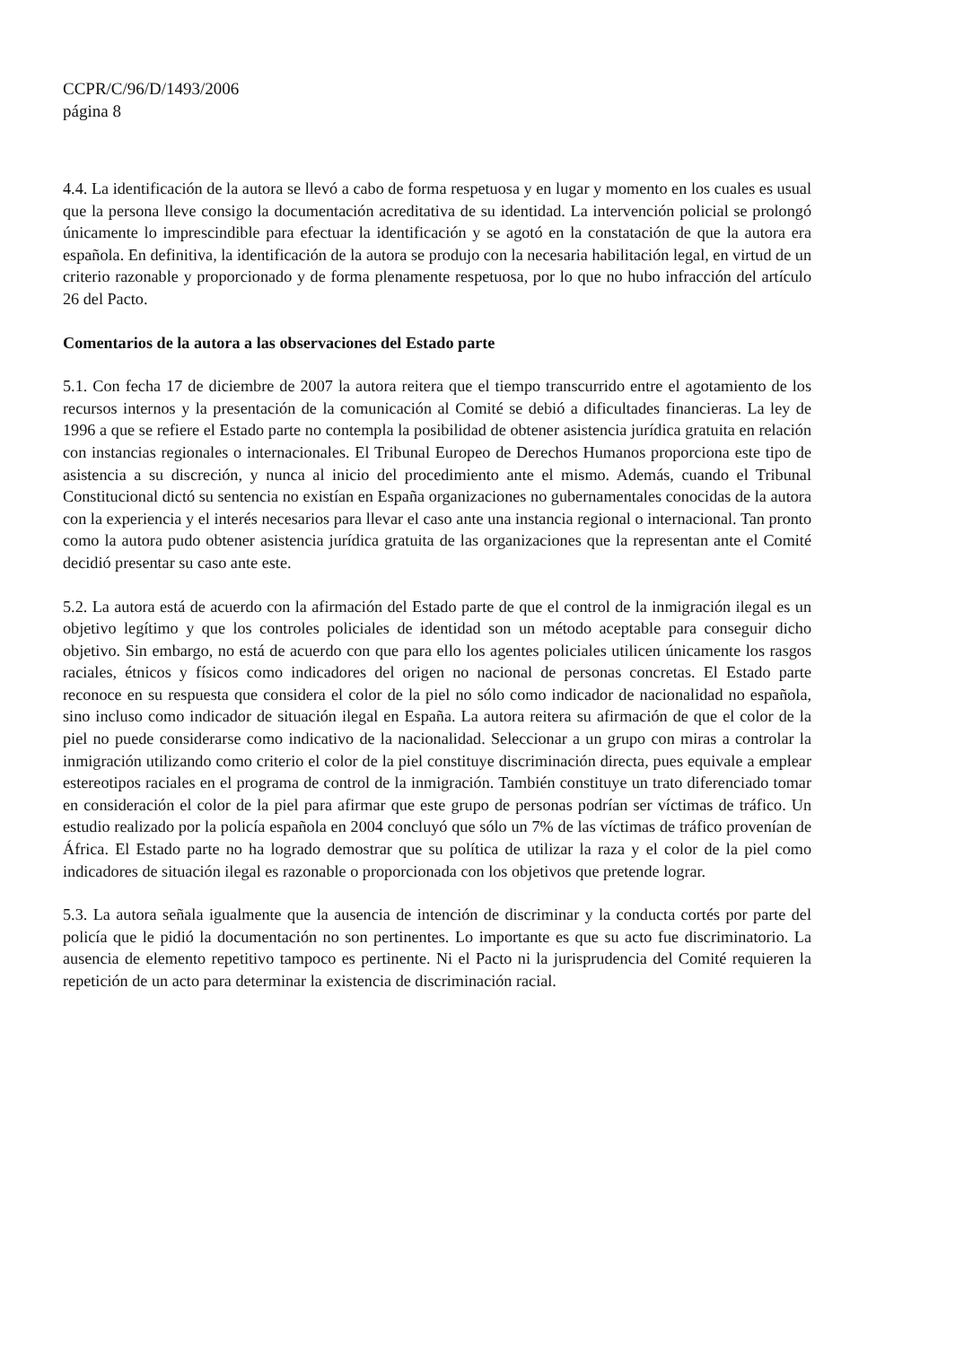CCPR/C/96/D/1493/2006
página 8
4.4. La identificación de la autora se llevó a cabo de forma respetuosa y en lugar y momento en los cuales es usual que la persona lleve consigo la documentación acreditativa de su identidad. La intervención policial se prolongó únicamente lo imprescindible para efectuar la identificación y se agotó en la constatación de que la autora era española. En definitiva, la identificación de la autora se produjo con la necesaria habilitación legal, en virtud de un criterio razonable y proporcionado y de forma plenamente respetuosa, por lo que no hubo infracción del artículo 26 del Pacto.
Comentarios de la autora a las observaciones del Estado parte
5.1. Con fecha 17 de diciembre de 2007 la autora reitera que el tiempo transcurrido entre el agotamiento de los recursos internos y la presentación de la comunicación al Comité se debió a dificultades financieras. La ley de 1996 a que se refiere el Estado parte no contempla la posibilidad de obtener asistencia jurídica gratuita en relación con instancias regionales o internacionales. El Tribunal Europeo de Derechos Humanos proporciona este tipo de asistencia a su discreción, y nunca al inicio del procedimiento ante el mismo. Además, cuando el Tribunal Constitucional dictó su sentencia no existían en España organizaciones no gubernamentales conocidas de la autora con la experiencia y el interés necesarios para llevar el caso ante una instancia regional o internacional. Tan pronto como la autora pudo obtener asistencia jurídica gratuita de las organizaciones que la representan ante el Comité decidió presentar su caso ante este.
5.2. La autora está de acuerdo con la afirmación del Estado parte de que el control de la inmigración ilegal es un objetivo legítimo y que los controles policiales de identidad son un método aceptable para conseguir dicho objetivo. Sin embargo, no está de acuerdo con que para ello los agentes policiales utilicen únicamente los rasgos raciales, étnicos y físicos como indicadores del origen no nacional de personas concretas. El Estado parte reconoce en su respuesta que considera el color de la piel no sólo como indicador de nacionalidad no española, sino incluso como indicador de situación ilegal en España. La autora reitera su afirmación de que el color de la piel no puede considerarse como indicativo de la nacionalidad. Seleccionar a un grupo con miras a controlar la inmigración utilizando como criterio el color de la piel constituye discriminación directa, pues equivale a emplear estereotipos raciales en el programa de control de la inmigración. También constituye un trato diferenciado tomar en consideración el color de la piel para afirmar que este grupo de personas podrían ser víctimas de tráfico. Un estudio realizado por la policía española en 2004 concluyó que sólo un 7% de las víctimas de tráfico provenían de África. El Estado parte no ha logrado demostrar que su política de utilizar la raza y el color de la piel como indicadores de situación ilegal es razonable o proporcionada con los objetivos que pretende lograr.
5.3. La autora señala igualmente que la ausencia de intención de discriminar y la conducta cortés por parte del policía que le pidió la documentación no son pertinentes. Lo importante es que su acto fue discriminatorio. La ausencia de elemento repetitivo tampoco es pertinente. Ni el Pacto ni la jurisprudencia del Comité requieren la repetición de un acto para determinar la existencia de discriminación racial.